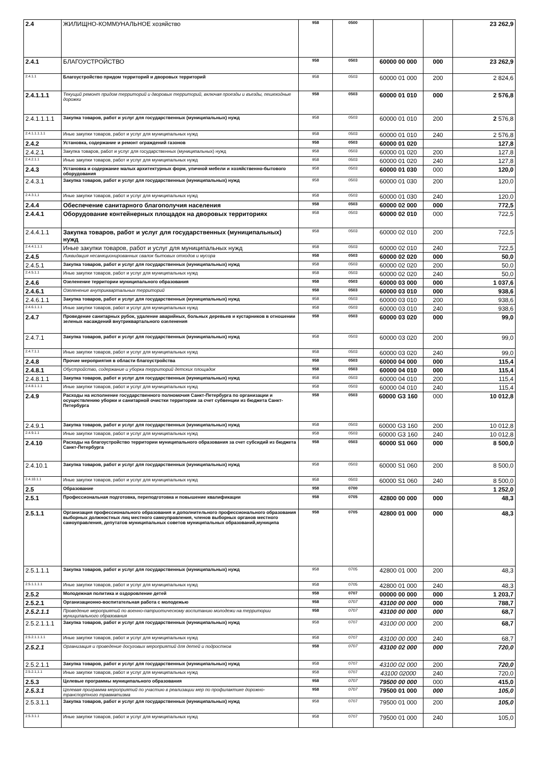| 2.4 | ЖИЛИЩНО-КОММУНАЛЬНОЕ хозяйство | 958 | 0500 | | | 23 262,9 |
| 2.4.1 | БЛАГОУСТРОЙСТВО | 958 | 0503 | 60000 00 000 | 000 | 23 262,9 |
| 2.4.1.1 | Благоустройство придом территорий и дворовых территорий | 958 | 0503 | 60000 01 000 | 200 | 2 824,6 |
| 2.4.1.1.1 | Текущий ремонт придом территорий и дворовых территорий, включая проезды и въезды, пешеходные дорожки | 958 | 0503 | 60000 01 010 | 000 | 2 576,8 |
| 2.4.1.1.1.1 | Закупка товаров, работ и услуг для государственных (муниципальных) нужд | 958 | 0503 | 60000 01 010 | 200 | 2 576,8 |
| 2.4.1.1.1.1.1 | Иные закупки товаров, работ и услуг для муниципальных нужд | 958 | 0503 | 60000 01 010 | 240 | 2 576,8 |
| 2.4.2 | Установка, содержание и ремонт ограждений газонов | 958 | 0503 | 60000 01 020 | | 127,8 |
| 2.4.2.1 | Закупка товаров, работ и услуг для государственных (муниципальных) нужд | 958 | 0503 | 60000 01 020 | 200 | 127,8 |
| 2.4.2.1.1 | Иные закупки товаров, работ и услуг для муниципальных нужд | 958 | 0503 | 60000 01 020 | 240 | 127,8 |
| 2.4.3 | Установка и содержание малых архитектурных форм, уличной мебели и хозяйственно-бытового оборудования | 958 | 0503 | 60000 01 030 | 000 | 120,0 |
| 2.4.3.1 | Закупка товаров, работ и услуг для государственных (муниципальных) нужд | 958 | 0503 | 60000 01 030 | 200 | 120,0 |
| 2.4.3.1,1 | Иные закупки товаров, работ и услуг для муниципальных нужд | 958 | 0503 | 60000 01 030 | 240 | 120,0 |
| 2.4.4 | Обеспечение санитарного благополучия населения | 958 | 0503 | 60000 02 000 | 000 | 772,5 |
| 2.4.4.1 | Оборудование контейнерных площадок на дворовых территориях | 958 | 0503 | 60000 02 010 | 000 | 722,5 |
| 2.4.4.1.1 | Закупка товаров, работ и услуг для государственных (муниципальных) нужд | 958 | 0503 | 60000 02 010 | 200 | 722,5 |
| 2.4.4.1.1.1 | Иные закупки товаров, работ и услуг для муниципальных нужд | 958 | 0503 | 60000 02 010 | 240 | 722,5 |
| 2.4.5 | Ликвидация несанкционированных свалок бытовых отходов и мусора | 958 | 0503 | 60000 02 020 | 000 | 50,0 |
| 2.4.5.1 | Закупка товаров, работ и услуг для государственных (муниципальных) нужд | 958 | 0503 | 60000 02 020 | 200 | 50,0 |
| 2.4.5.1.1 | Иные закупки товаров, работ и услуг для муниципальных нужд | 958 | 0503 | 60000 02 020 | 240 | 50,0 |
| 2.4.6 | Озеленение территории муниципального образования | 958 | 0503 | 60000 03 000 | 000 | 1 037,6 |
| 2.4.6.1 | Озеленение внутриквартальных территорий | 958 | 0503 | 60000 03 010 | 000 | 938,6 |
| 2.4.6.1.1 | Закупка товаров, работ и услуг для государственных (муниципальных) нужд | 958 | 0503 | 60000 03 010 | 200 | 938,6 |
| 2.4.6.1.1.1 | Иные закупки товаров, работ и услуг для муниципальных нужд | 958 | 0503 | 60000 03 010 | 240 | 938,6 |
| 2.4.7 | Проведение санитарных рубок, удаление аварийных, больных деревьев и кустарников в отношении зеленых насаждений внутриквартального озеленения | 958 | 0503 | 60000 03 020 | 000 | 99,0 |
| 2.4.7.1 | Закупка товаров, работ и услуг для государственных (муниципальных) нужд | 958 | 0503 | 60000 03 020 | 200 | 99,0 |
| 2.4.7.1.1 | Иные закупки товаров, работ и услуг для муниципальных нужд | 958 | 0503 | 60000 03 020 | 240 | 99,0 |
| 2.4.8 | Прочие мероприятия в области благоустройства | 958 | 0503 | 60000 04 000 | 000 | 115,4 |
| 2.4.8.1 | Обустройство, содержание и уборка территорий детских площадок | 958 | 0503 | 60000 04 010 | 000 | 115,4 |
| 2.4.8.1.1 | Закупка товаров, работ и услуг для государственных (муниципальных) нужд | 958 | 0503 | 60000 04 010 | 200 | 115,4 |
| 2.4.8.1.1.1 | Иные закупки товаров, работ и услуг для муниципальных нужд | 958 | 0503 | 60000 04 010 | 240 | 115,4 |
| 2.4.9 | Расходы на исполнение государственного полномочия Санкт-Петербурга по организации и осуществлению уборки и санитарной очистки территории за счет субвенции из бюджета Санкт-Петербурга | 958 | 0503 | 60000 G3 160 | 000 | 10 012,8 |
| 2.4.9.1 | Закупка товаров, работ и услуг для государственных (муниципальных) нужд | 958 | 0503 | 60000 G3 160 | 200 | 10 012,8 |
| 2.4.9.1.1 | Иные закупки товаров, работ и услуг для муниципальных нужд | 958 | 0503 | 60000 G3 160 | 240 | 10 012,8 |
| 2.4.10 | Расходы на благоустройство территории муниципального образования за счет субсидий из бюджета Санкт-Петербурга | 958 | 0503 | 60000 S1 060 | 000 | 8 500,0 |
| 2.4.10.1 | Закупка товаров, работ и услуг для государственных (муниципальных) нужд | 958 | 0503 | 60000 S1 060 | 200 | 8 500,0 |
| 2.4.10.1.1 | Иные закупки товаров, работ и услуг для муниципальных нужд | 958 | 0503 | 60000 S1 060 | 240 | 8 500,0 |
| 2.5 | Образование | 958 | 0700 | | | 1 252,0 |
| 2.5.1 | Профессиональная подготовка, переподготовка и повышение квалификации | 958 | 0705 | 42800 00 000 | 000 | 48,3 |
| 2.5.1.1 | Организация профессионального образования и дополнительного профессионального образования выборных должностных лиц местного самоуправления, членов выборных органов местного самоуправления, депутатов муниципальных советов муниципальных образований,муниципа | 958 | 0705 | 42800 01 000 | 000 | 48,3 |
| 2.5.1.1.1 | Закупка товаров, работ и услуг для государственных (муниципальных) нужд | 958 | 0705 | 42800 01 000 | 200 | 48,3 |
| 2.5.1.1.1.1 | Иные закупки товаров, работ и услуг для муниципальных нужд | 958 | 0705 | 42800 01 000 | 240 | 48,3 |
| 2.5.2 | Молодежная политика и оздоровление детей | 958 | 0707 | 00000 00 000 | 000 | 1 203,7 |
| 2.5.2.1 | Организационно-воспитательная работа с молодежью | 958 | 0707 | 43100 00 000 | 000 | 788,7 |
| 2.5.2.1.1 | Проведение мероприятий по военно-патриотическому воспитанию молодежи на территории муниципального образования | 958 | 0707 | 43100 00 000 | 000 | 68,7 |
| 2.5.2.1.1.1 | Закупка товаров, работ и услуг для государственных (муниципальных) нужд | 958 | 0707 | 43100 00 000 | 200 | 68,7 |
| 2.5.2.1.1.1.1 | Иные закупки товаров, работ и услуг для муниципальных нужд | 958 | 0707 | 43100 00 000 | 240 | 68,7 |
| 2.5.2.1 | Организация и проведение досуговых мероприятий для детей и подростков | 958 | 0707 | 43100 02 000 | 000 | 720,0 |
| 2.5.2.1.1 | Закупка товаров, работ и услуг для государственных (муниципальных) нужд | 958 | 0707 | 43100 02 000 | 200 | 720,0 |
| 2.5.2.1,1.1 | Иные закупки товаров, работ и услуг для муниципальных нужд | 958 | 0707 | 43100 02000 | 240 | 720,0 |
| 2.5.3 | Целевые программы муниципального образования | 958 | 0707 | 79500 00 000 | 000 | 415,0 |
| 2.5.3.1 | Целевая программа мероприятий по участию в реализации мер по профилактике дорожно-транспортного травматизма | 958 | 0707 | 79500 01 000 | 000 | 105,0 |
| 2.5.3.1.1 | Закупка товаров, работ и услуг для государственных (муниципальных) нужд | 958 | 0707 | 79500 01 000 | 200 | 105,0 |
| 2.5.3.1.1 | Иные закупки товаров, работ и услуг для муниципальных нужд | 958 | 0707 | 79500 01 000 | 240 | 105,0 |